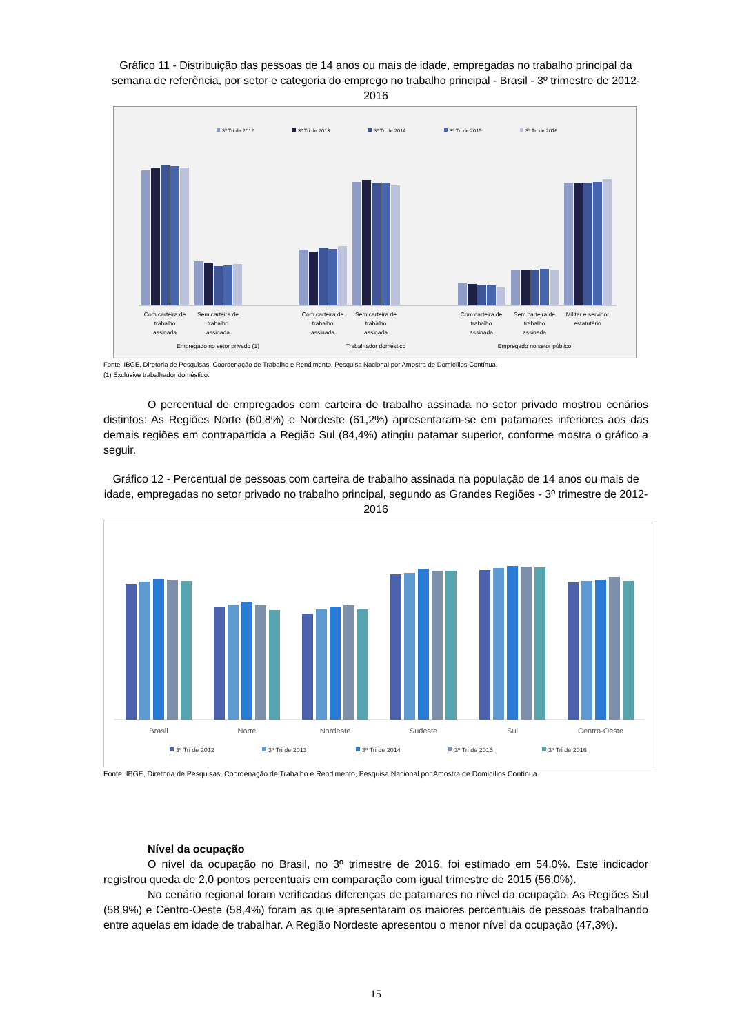Gráfico 11 - Distribuição das pessoas de 14 anos ou mais de idade, empregadas no trabalho principal da semana de referência, por setor e categoria do emprego no trabalho principal - Brasil - 3º trimestre de 2012-2016
3º Tri de 2012
3º Tri de 2013
3º Tri de 2014
3º Tri de 2015
3º Tri de 2016
Com carteira de
trabalho
assinada
Sem carteira de
trabalho
assinada
Com carteira de
trabalho
assinada
Sem carteira de
trabalho
assinada
Com carteira de
trabalho
assinada
Sem carteira de
trabalho
assinada
Militar e servidor
estatutário
Empregado no setor privado (1)
Trabalhador doméstico
Empregado no setor público
Fonte: IBGE, Diretoria de Pesquisas, Coordenação de Trabalho e Rendimento, Pesquisa Nacional por Amostra de Domicílios Contínua.
(1) Exclusive trabalhador doméstico.
O percentual de empregados com carteira de trabalho assinada no setor privado mostrou cenários distintos: As Regiões Norte (60,8%) e Nordeste (61,2%) apresentaram-se em patamares inferiores aos das demais regiões em contrapartida a Região Sul (84,4%) atingiu patamar superior, conforme mostra o gráfico a seguir.
Gráfico 12 - Percentual de pessoas com carteira de trabalho assinada na população de 14 anos ou mais de idade, empregadas no setor privado no trabalho principal, segundo as Grandes Regiões - 3º trimestre de 2012-2016
Brasil
Norte
Nordeste
Sudeste
Sul
Centro-Oeste
3º Tri de 2012
3º Tri de 2013
3º Tri de 2014
3º Tri de 2015
3º Tri de 2016
Fonte: IBGE, Diretoria de Pesquisas, Coordenação de Trabalho e Rendimento, Pesquisa Nacional por Amostra de Domicílios Contínua.
Nível da ocupação
O nível da ocupação no Brasil, no 3º trimestre de 2016, foi estimado em 54,0%. Este indicador registrou queda de 2,0 pontos percentuais em comparação com igual trimestre de 2015 (56,0%).
No cenário regional foram verificadas diferenças de patamares no nível da ocupação. As Regiões Sul (58,9%) e Centro-Oeste (58,4%) foram as que apresentaram os maiores percentuais de pessoas trabalhando entre aquelas em idade de trabalhar. A Região Nordeste apresentou o menor nível da ocupação (47,3%).
15